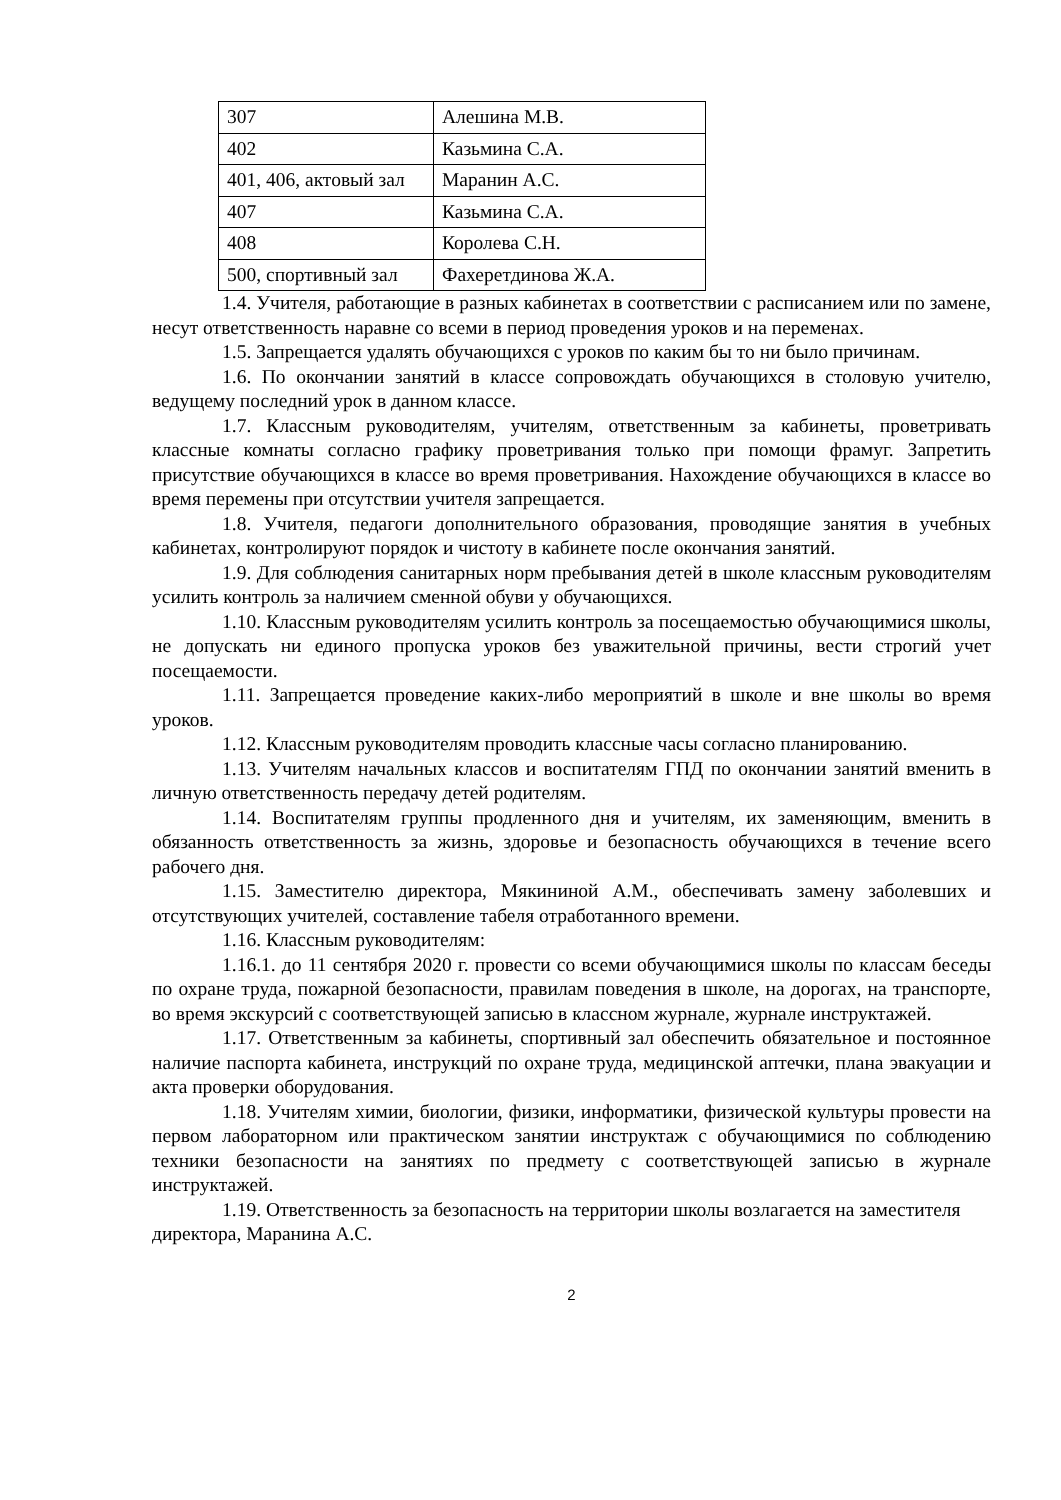| 307 | Алешина М.В. |
| 402 | Казьмина С.А. |
| 401, 406, актовый зал | Маранин А.С. |
| 407 | Казьмина С.А. |
| 408 | Королева С.Н. |
| 500, спортивный зал | Фахеретдинова Ж.А. |
1.4. Учителя, работающие в разных кабинетах в соответствии с расписанием или по замене, несут ответственность наравне со всеми в период проведения уроков и на переменах.
1.5. Запрещается удалять обучающихся с уроков по каким бы то ни было причинам.
1.6. По окончании занятий в классе сопровождать обучающихся в столовую учителю, ведущему последний урок в данном классе.
1.7. Классным руководителям, учителям, ответственным за кабинеты, проветривать классные комнаты согласно графику проветривания только при помощи фрамуг. Запретить присутствие обучающихся в классе во время проветривания. Нахождение обучающихся в классе во время перемены при отсутствии учителя запрещается.
1.8. Учителя, педагоги дополнительного образования, проводящие занятия в учебных кабинетах, контролируют порядок и чистоту в кабинете после окончания занятий.
1.9. Для соблюдения санитарных норм пребывания детей в школе классным руководителям усилить контроль за наличием сменной обуви у обучающихся.
1.10. Классным руководителям усилить контроль за посещаемостью обучающимися школы, не допускать ни единого пропуска уроков без уважительной причины, вести строгий учет посещаемости.
1.11. Запрещается проведение каких-либо мероприятий в школе и вне школы во время уроков.
1.12. Классным руководителям проводить классные часы согласно планированию.
1.13. Учителям начальных классов и воспитателям ГПД по окончании занятий вменить в личную ответственность передачу детей родителям.
1.14. Воспитателям группы продленного дня и учителям, их заменяющим, вменить в обязанность ответственность за жизнь, здоровье и безопасность обучающихся в течение всего рабочего дня.
1.15. Заместителю директора, Мякининой А.М., обеспечивать замену заболевших и отсутствующих учителей, составление табеля отработанного времени.
1.16. Классным руководителям:
1.16.1. до 11 сентября 2020 г. провести со всеми обучающимися школы по классам беседы по охране труда, пожарной безопасности, правилам поведения в школе, на дорогах, на транспорте, во время экскурсий с соответствующей записью в классном журнале, журнале инструктажей.
1.17. Ответственным за кабинеты, спортивный зал обеспечить обязательное и постоянное наличие паспорта кабинета, инструкций по охране труда, медицинской аптечки, плана эвакуации и акта проверки оборудования.
1.18. Учителям химии, биологии, физики, информатики, физической культуры провести на первом лабораторном или практическом занятии инструктаж с обучающимися по соблюдению техники безопасности на занятиях по предмету с соответствующей записью в журнале инструктажей.
1.19. Ответственность за безопасность на территории школы возлагается на заместителя директора, Маранина А.С.
2